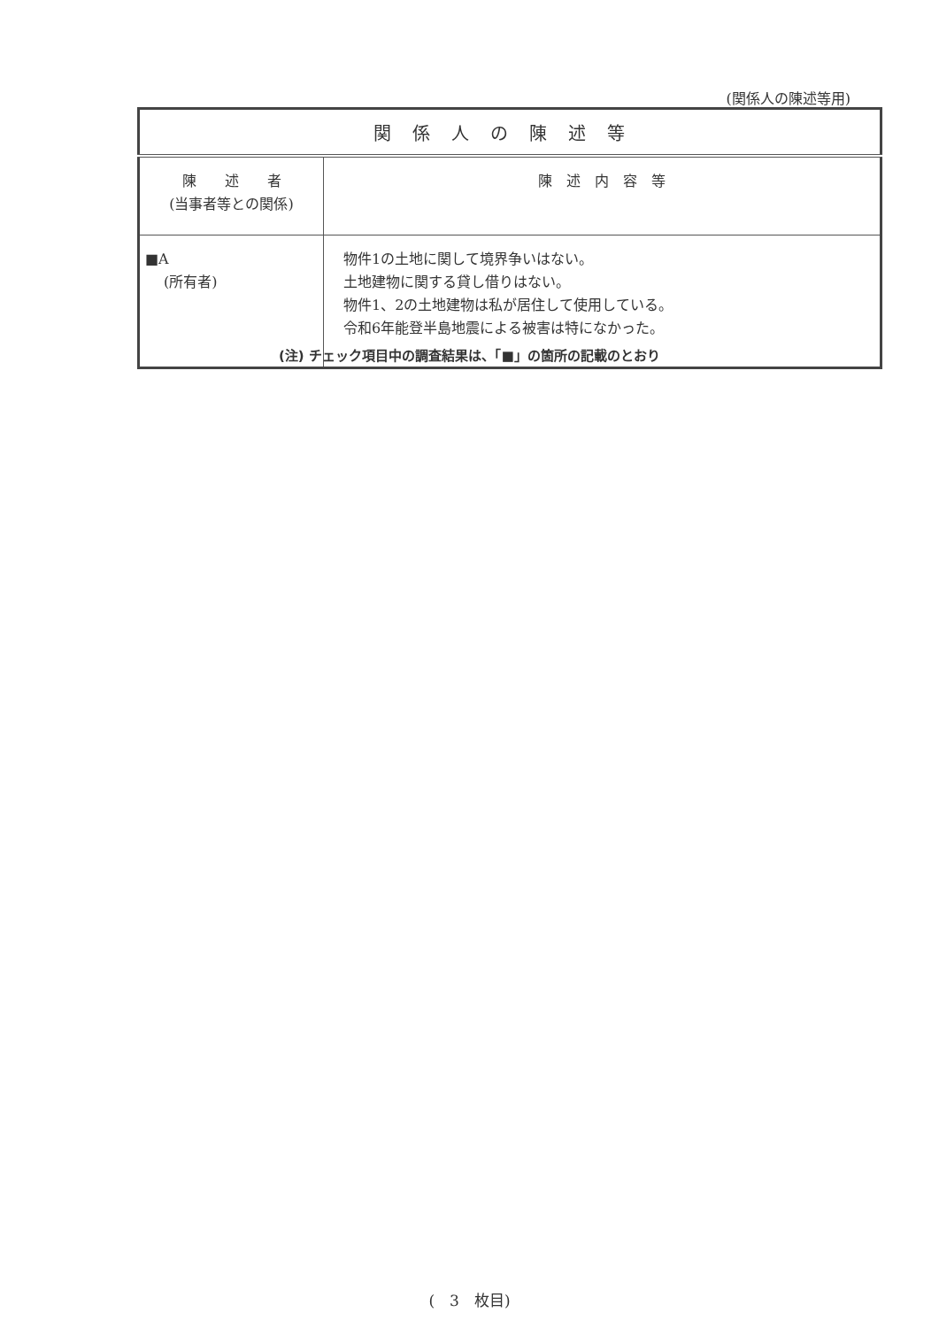(関係人の陳述等用)
| 関係人の陳述等 | |
| --- | --- |
| 陳 述 者 (当事者等との関係) | 陳 述 内 容 等 |
| ■A (所有者) | 物件1の土地に関して境界争いはない。 土地建物に関する貸し借りはない。 物件1、2の土地建物は私が居住して使用している。 令和6年能登半島地震による被害は特になかった。 |
(注) チェック項目中の調査結果は、「■」の箇所の記載のとおり
(　3　枚目)